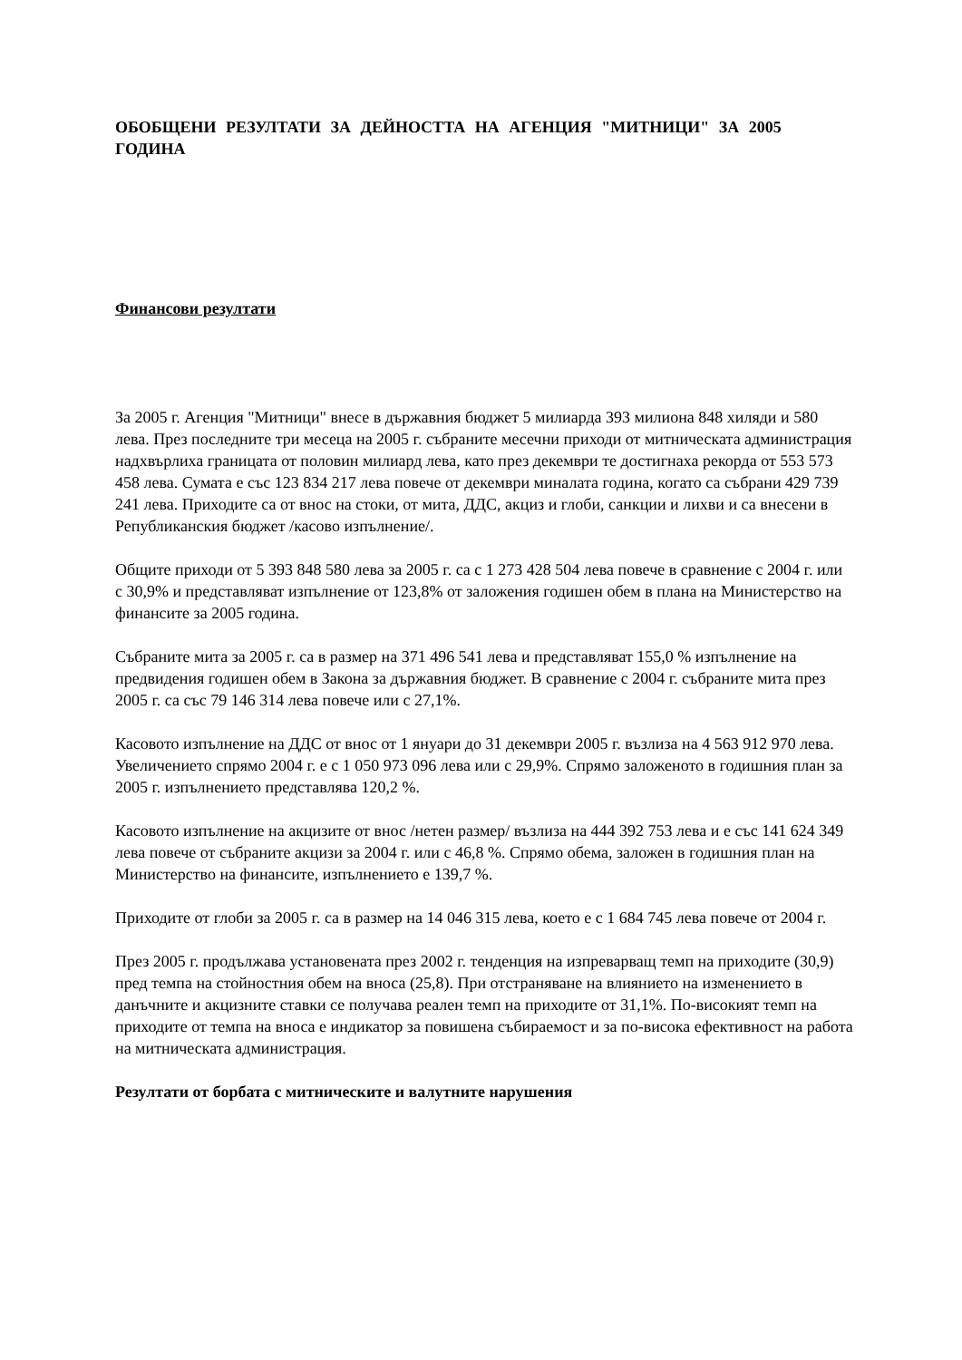ОБОБЩЕНИ РЕЗУЛТАТИ ЗА ДЕЙНОСТТА НА АГЕНЦИЯ "МИТНИЦИ" ЗА 2005 ГОДИНА
Финансови резултати
За 2005 г. Агенция "Митници" внесе в държавния бюджет 5 милиарда 393 милиона 848 хиляди и 580 лева. През последните три месеца на 2005 г. събраните месечни приходи от митническата администрация надхвърлиха границата от половин милиард лева, като през декември те достигнаха рекорда от 553 573 458 лева. Сумата е със 123 834 217 лева повече от декември миналата година, когато са събрани 429 739 241 лева. Приходите са от внос на стоки, от мита, ДДС, акциз и глоби, санкции и лихви и са внесени в Републиканския бюджет /касово изпълнение/.
Общите приходи от 5 393 848 580 лева за 2005 г. са с 1 273 428 504 лева повече в сравнение с 2004 г. или с 30,9% и представляват изпълнение от 123,8% от заложения годишен обем в плана на Министерство на финансите за 2005 година.
Събраните мита за 2005 г. са в размер на 371 496 541 лева и представляват 155,0 % изпълнение на предвидения годишен обем в Закона за държавния бюджет. В сравнение с 2004 г. събраните мита през 2005 г. са със 79 146 314 лева повече или с 27,1%.
Касовото изпълнение на ДДС от внос от 1 януари до 31 декември 2005 г. възлиза на 4 563 912 970 лева. Увеличението спрямо 2004 г. е с 1 050 973 096 лева или с 29,9%. Спрямо заложеното в годишния план за 2005 г. изпълнението представлява 120,2 %.
Касовото изпълнение на акцизите от внос /нетен размер/ възлиза на 444 392 753 лева и е със 141 624 349 лева повече от събраните акцизи за 2004 г. или с 46,8 %. Спрямо обема, заложен в годишния план на Министерство на финансите, изпълнението е 139,7 %.
Приходите от глоби за 2005 г. са в размер на 14 046 315 лева, което е с 1 684 745 лева повече от 2004 г.
През 2005 г. продължава установената през 2002 г. тенденция на изпреварващ темп на приходите (30,9) пред темпа на стойностния обем на вноса (25,8). При отстраняване на влиянието на изменението в данъчните и акцизните ставки се получава реален темп на приходите от 31,1%. По-високият темп на приходите от темпа на вноса е индикатор за повишена събираемост и за по-висока ефективност на работа на митническата администрация.
Резултати от борбата с митническите и валутните нарушения